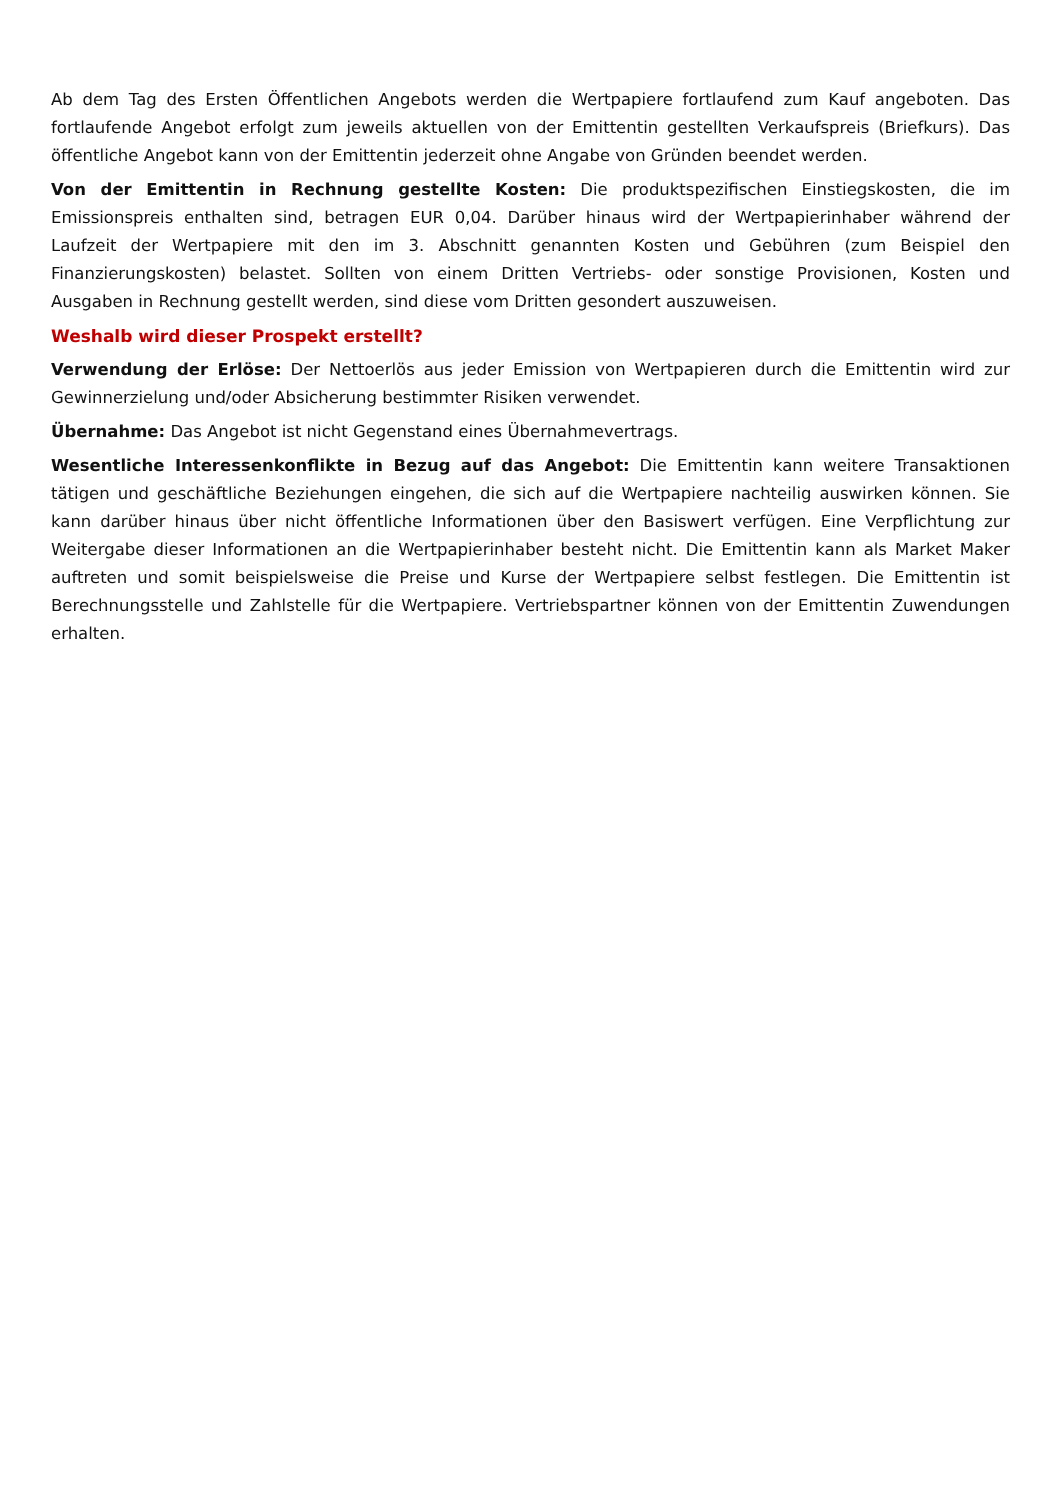Ab dem Tag des Ersten Öffentlichen Angebots werden die Wertpapiere fortlaufend zum Kauf angeboten. Das fortlaufende Angebot erfolgt zum jeweils aktuellen von der Emittentin gestellten Verkaufspreis (Briefkurs). Das öffentliche Angebot kann von der Emittentin jederzeit ohne Angabe von Gründen beendet werden.
Von der Emittentin in Rechnung gestellte Kosten: Die produktspezifischen Einstiegskosten, die im Emissionspreis enthalten sind, betragen EUR 0,04. Darüber hinaus wird der Wertpapierinhaber während der Laufzeit der Wertpapiere mit den im 3. Abschnitt genannten Kosten und Gebühren (zum Beispiel den Finanzierungskosten) belastet. Sollten von einem Dritten Vertriebs- oder sonstige Provisionen, Kosten und Ausgaben in Rechnung gestellt werden, sind diese vom Dritten gesondert auszuweisen.
Weshalb wird dieser Prospekt erstellt?
Verwendung der Erlöse: Der Nettoerlös aus jeder Emission von Wertpapieren durch die Emittentin wird zur Gewinnerzielung und/oder Absicherung bestimmter Risiken verwendet.
Übernahme: Das Angebot ist nicht Gegenstand eines Übernahmevertrags.
Wesentliche Interessenkonflikte in Bezug auf das Angebot: Die Emittentin kann weitere Transaktionen tätigen und geschäftliche Beziehungen eingehen, die sich auf die Wertpapiere nachteilig auswirken können. Sie kann darüber hinaus über nicht öffentliche Informationen über den Basiswert verfügen. Eine Verpflichtung zur Weitergabe dieser Informationen an die Wertpapierinhaber besteht nicht. Die Emittentin kann als Market Maker auftreten und somit beispielsweise die Preise und Kurse der Wertpapiere selbst festlegen. Die Emittentin ist Berechnungsstelle und Zahlstelle für die Wertpapiere. Vertriebspartner können von der Emittentin Zuwendungen erhalten.